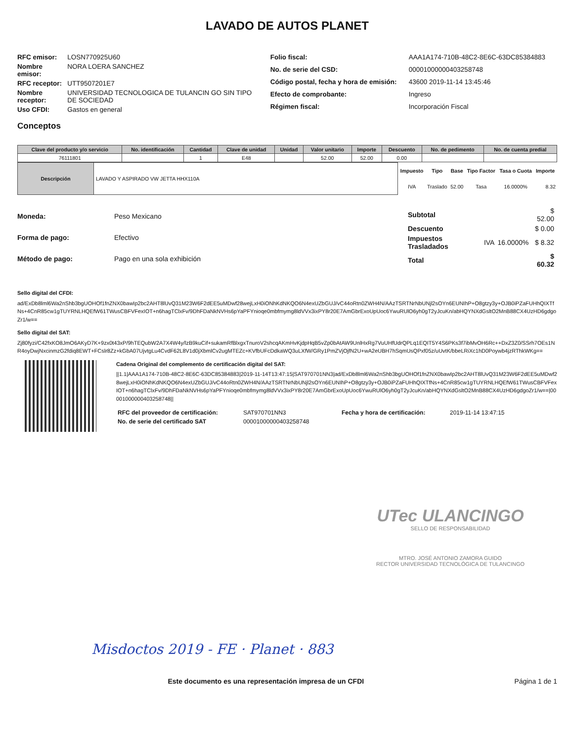LAVADO DE AUTOS PLANET
| RFC emisor: | LOSN770925U60 |
| Nombre emisor: | NORA LOERA SANCHEZ |
| RFC receptor: | UTT9507201E7 |
| Nombre receptor: | UNIVERSIDAD TECNOLOGICA DE TULANCIN GO SIN TIPO DE SOCIEDAD |
| Uso CFDI: | Gastos en general |
| Folio fiscal: | AAA1A174-710B-48C2-8E6C-63DC85384883 |
| No. de serie del CSD: | 00001000000403258748 |
| Código postal, fecha y hora de emisión: | 43600 2019-11-14 13:45:46 |
| Efecto de comprobante: | Ingreso |
| Régimen fiscal: | Incorporación Fiscal |
Conceptos
| Clave del producto y/o servicio | No. identificación | Cantidad | Clave de unidad | Unidad | Valor unitario | Importe | Descuento | No. de pedimento | No. de cuenta predial |
| --- | --- | --- | --- | --- | --- | --- | --- | --- | --- |
| 76111801 | | 1 | E48 | | 52.00 | 52.00 | 0.00 | | |
| Descripción | LAVADO Y ASPIRADO VW JETTA HHX110A |
| Impuesto | Tipo | Base | Tipo Factor | Tasa o Cuota | Importe |
| --- | --- | --- | --- | --- | --- |
| IVA | Traslado | 52.00 | Tasa | 16.0000% | 8.32 |
| Moneda: | Peso Mexicano |
| Forma de pago: | Efectivo |
| Método de pago: | Pago en una sola exhibición |
| Subtotal | | | $ 52.00 |
| Descuento | | | $ 0.00 |
| Impuestos Trasladados | IVA | 16.0000% | $ 8.32 |
| Total | | | $ 60.32 |
Sello digital del CFDI:
ad/ExDb8lml6Wa2nShb3bgUOHOf1fnZNX0bawIp2bc2AHT8lUvQ31M23W6F2dEE5uMDwf28wejLxH0iONhKdNKQO6N4exUZbGUJ/vC44oRtn0ZWH4N/AAzTSRTNrNbUNjl2sOYn6EUNIhP+O8gtzy3y+OJB0iPZaFUHhQIXTfNs+4CnR85cw1gTUYRNLHQEfW61TWusCBFVFexIOT+n6hagTClxFv/9DhFDaNkNVHs6pYaPFYnioqe0mbfmymg8ldVVx3ixPY8r20E7AmGbrExoUpUoc6YwuRUlO6yh0gT2yJcuKn/abHQYNXdGsltO2MnB88CX4UzHD6gdgoZr1/w==
Sello digital del SAT:
Zj80fyzi/C42fxKO8JmO6AKyD7K+9zx0t43xP/9hTEQubW2A7X4W4y/lzB9kuCif+sukamRfBlxgxTnuroV2shcqAKmHvKjdpHqB5vZp0bAtAW9UnlHxRg7VuUHfUdrQPLq1EQIT5Y4S6PKs3f7ibMvOH6Rc++DxZ3Z0/SSrh7OEs1NR4oyDwjNxcinmzG2fdiq8EWT+FCslr8Zz+kGbA07UjvtgLu4CvdF62L8V1d0jXbmlCv2ugMTEZc+KVfbUFcDdkaWQ3uLXfW/GRy1PmZVjOjfN2U+wA2eUBH7hSqmUsQPxf05z/uUvtK/bbeLRiXc1hD0Poywb4jzRThkWKg==
Cadena Original del complemento de certificación digital del SAT:
||1.1|AAA1A174-710B-48C2-8E6C-63DC85384883|2019-11-14T13:47:15|SAT970701NN3|ad/ExDb8lml6Wa2nShb3bgUOHOf1fnZNX0bawIp2bc2AHT8lUvQ31M23W6F2dEE5uMDwf28wejLxH0iONhKdNKQO6N4exUZbGUJ/vC44oRtn0ZWH4N/AAzTSRTNrNbUNjl2sOYn6EUNIhP+O8gtzy3y+OJB0iPZaFUHhQIXTfNs+4CnR85cw1gTUYRNLHQEfW61TWusCBFVFexIOT+n6hagTClxFv/9DhFDaNkNVHs6pYaPFYnioqe0mbfmymg8ldVVx3ixPY8r20E7AmGbrExoUpUoc6YwuRUlO6yh0gT2yJcuKn/abHQYNXdGsltO2MnB88CX4UzHD6gdgoZr1/w==|00001000000403258748||
| RFC del proveedor de certificación: | SAT970701NN3 | Fecha y hora de certificación: | 2019-11-14 13:47:15 |
| No. de serie del certificado SAT | 00001000000403258748 | | |
UTec ULANCINGO
SELLO DE RESPONSABILIDAD
MTRO. JOSÉ ANTONIO ZAMORA GUIDO
RECTOR UNIVERSIDAD TECNOLÓGICA DE TULANCINGO
Misdoctos 2019 - FE · Planet · 883
Este documento es una representación impresa de un CFDI Página 1 de 1